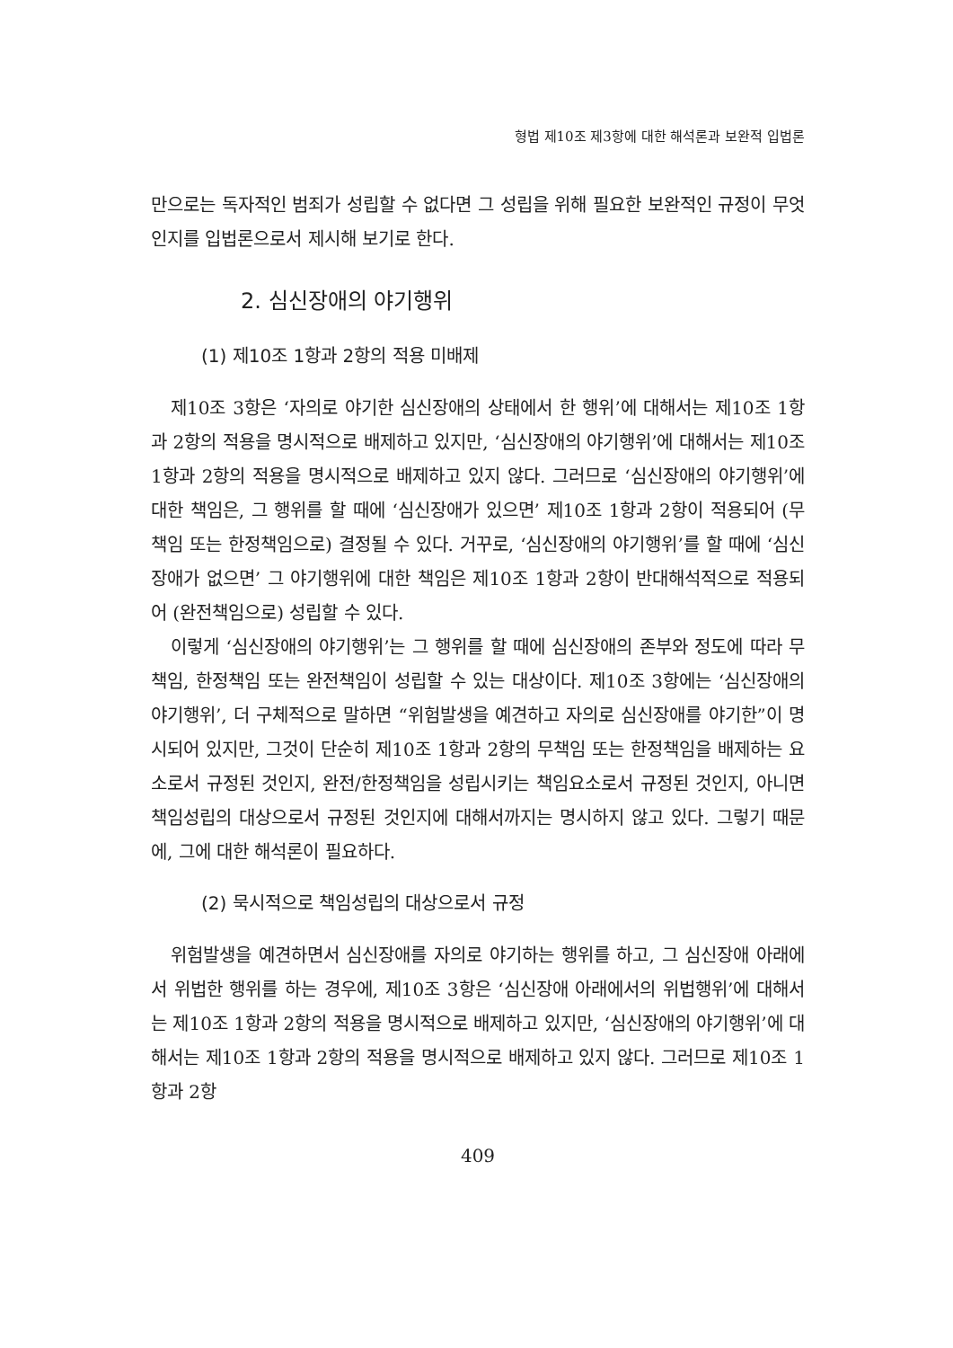형법 제10조 제3항에 대한 해석론과 보완적 입법론
만으로는 독자적인 범죄가 성립할 수 없다면 그 성립을 위해 필요한 보완적인 규정이 무엇인지를 입법론으로서 제시해 보기로 한다.
2. 심신장애의 야기행위
(1) 제10조 1항과 2항의 적용 미배제
제10조 3항은 ‘자의로 야기한 심신장애의 상태에서 한 행위’에 대해서는 제10조 1항과 2항의 적용을 명시적으로 배제하고 있지만, ‘심신장애의 야기행위’에 대해서는 제10조 1항과 2항의 적용을 명시적으로 배제하고 있지 않다. 그러므로 ‘심신장애의 야기행위’에 대한 책임은, 그 행위를 할 때에 ‘심신장애가 있으면’ 제10조 1항과 2항이 적용되어 (무책임 또는 한정책임으로) 결정될 수 있다. 거꾸로, ‘심신장애의 야기행위’를 할 때에 ‘심신장애가 없으면’ 그 야기행위에 대한 책임은 제10조 1항과 2항이 반대해석적으로 적용되어 (완전책임으로) 성립할 수 있다.
이렇게 ‘심신장애의 야기행위’는 그 행위를 할 때에 심신장애의 존부와 정도에 따라 무책임, 한정책임 또는 완전책임이 성립할 수 있는 대상이다. 제10조 3항에는 ‘심신장애의 야기행위’, 더 구체적으로 말하면 “위험발생을 예견하고 자의로 심신장애를 야기한”이 명시되어 있지만, 그것이 단순히 제10조 1항과 2항의 무책임 또는 한정책임을 배제하는 요소로서 규정된 것인지, 완전/한정책임을 성립시키는 책임요소로서 규정된 것인지, 아니면 책임성립의 대상으로서 규정된 것인지에 대해서까지는 명시하지 않고 있다. 그렇기 때문에, 그에 대한 해석론이 필요하다.
(2) 묵시적으로 책임성립의 대상으로서 규정
위험발생을 예견하면서 심신장애를 자의로 야기하는 행위를 하고, 그 심신장애 아래에서 위법한 행위를 하는 경우에, 제10조 3항은 ‘심신장애 아래에서의 위법행위’에 대해서는 제10조 1항과 2항의 적용을 명시적으로 배제하고 있지만, ‘심신장애의 야기행위’에 대해서는 제10조 1항과 2항의 적용을 명시적으로 배제하고 있지 않다. 그러므로 제10조 1항과 2항
409